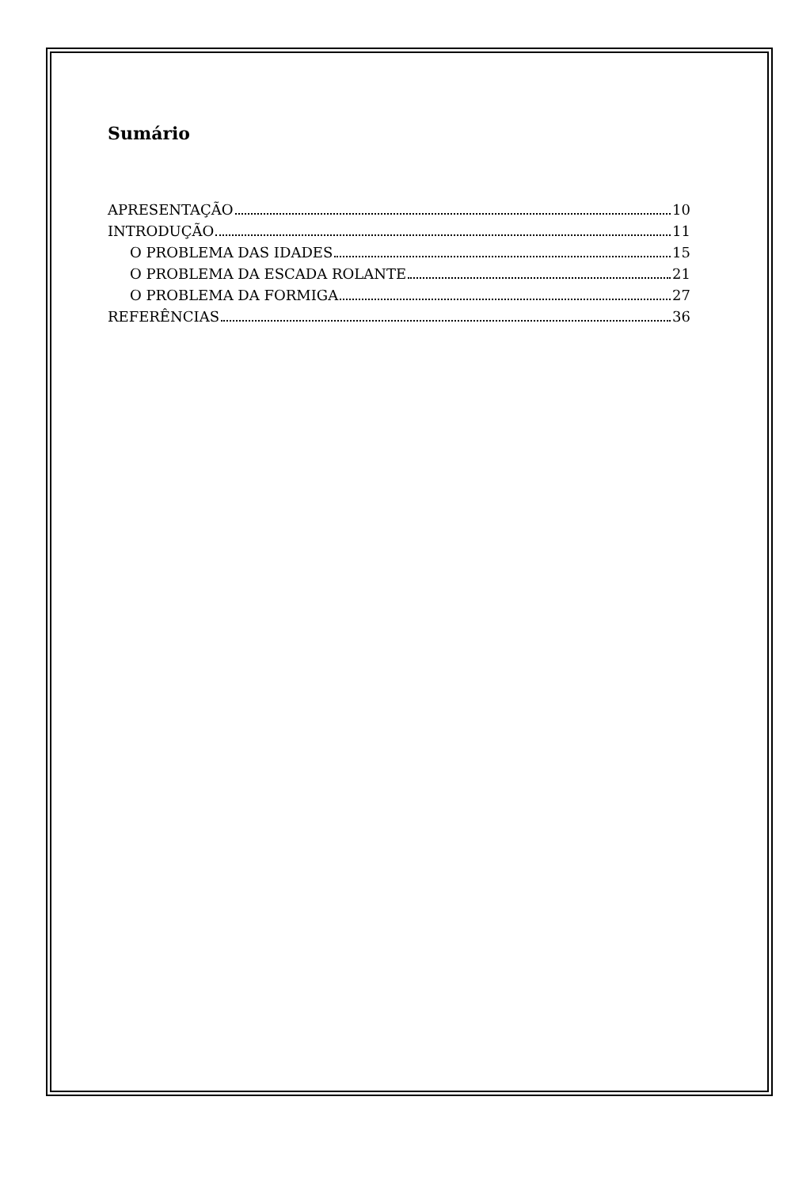Sumário
APRESENTAÇÃO 10
INTRODUÇÃO 11
O PROBLEMA DAS IDADES 15
O PROBLEMA DA ESCADA ROLANTE 21
O PROBLEMA DA FORMIGA 27
REFERÊNCIAS 36